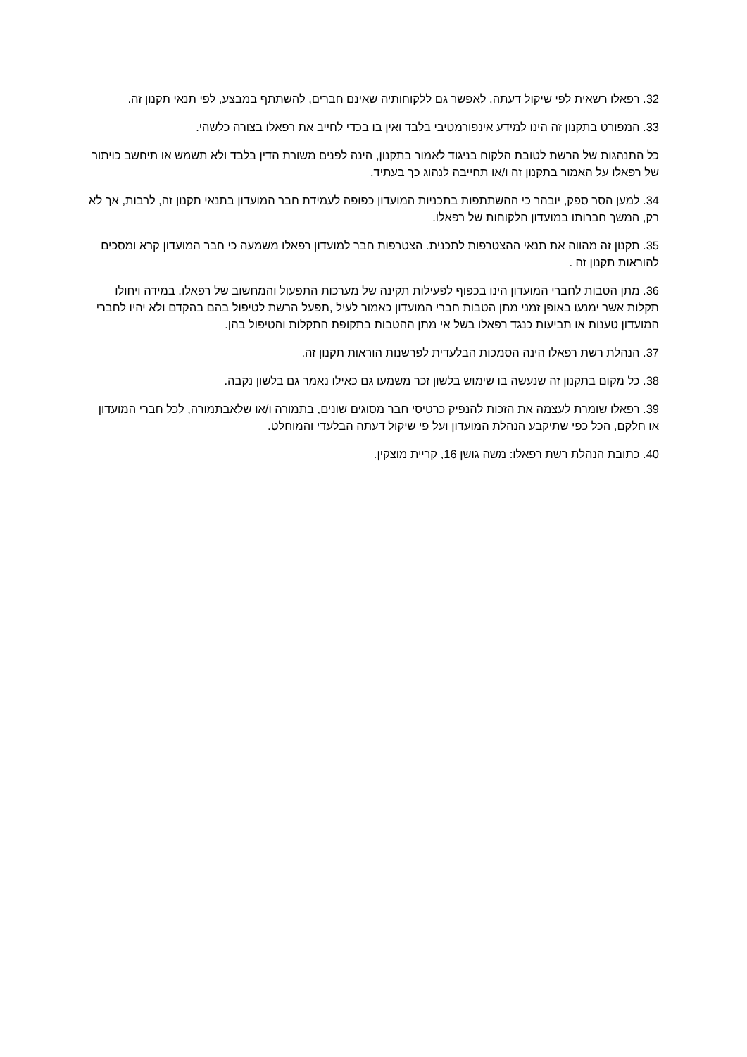32. רפאלו רשאית לפי שיקול דעתה, לאפשר גם ללקוחותיה שאינם חברים, להשתתף במבצע, לפי תנאי תקנון זה.
33. המפורט בתקנון זה הינו למידע אינפורמטיבי בלבד ואין בו בכדי לחייב את רפאלו בצורה כלשהי.
כל התנהגות של הרשת לטובת הלקוח בניגוד לאמור בתקנון, הינה לפנים משורת הדין בלבד ולא תשמש או תיחשב כויתור של רפאלו על האמור בתקנון זה ו/או תחייבה לנהוג כך בעתיד.
34. למען הסר ספק, יובהר כי ההשתתפות בתכניות המועדון כפופה לעמידת חבר המועדון בתנאי תקנון זה, לרבות, אך לא רק, המשך חברותו במועדון הלקוחות של רפאלו.
35. תקנון זה מהווה את תנאי ההצטרפות לתכנית. הצטרפות חבר למועדון רפאלו משמעה כי חבר המועדון קרא ומסכים להוראות תקנון זה .
36. מתן הטבות לחברי המועדון הינו בכפוף לפעילות תקינה של מערכות התפעול והמחשוב של רפאלו. במידה ויחולו תקלות אשר ימנעו באופן זמני מתן הטבות חברי המועדון כאמור לעיל ,תפעל הרשת לטיפול בהם בהקדם ולא יהיו לחברי המועדון טענות או תביעות כנגד רפאלו בשל אי מתן ההטבות בתקופת התקלות והטיפול בהן.
37. הנהלת רשת רפאלו הינה הסמכות הבלעדית לפרשנות הוראות תקנון זה.
38. כל מקום בתקנון זה שנעשה בו שימוש בלשון זכר משמעו גם כאילו נאמר גם בלשון נקבה.
39. רפאלו שומרת לעצמה את הזכות להנפיק כרטיסי חבר מסוגים שונים, בתמורה ו/או שלאבתמורה, לכל חברי המועדון או חלקם, הכל כפי שתיקבע הנהלת המועדון ועל פי שיקול דעתה הבלעדי והמוחלט.
40. כתובת הנהלת רשת רפאלו: משה גושן 16, קריית מוצקין.